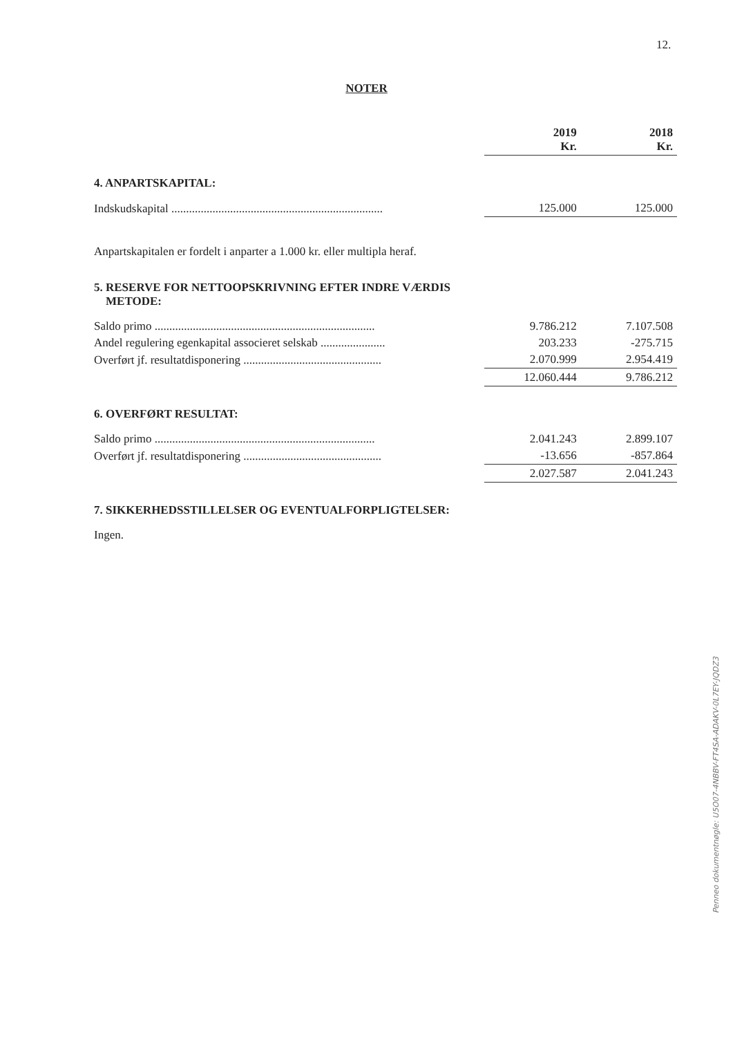12.
NOTER
| | 2019 Kr. | 2018 Kr. |
| 4. ANPARTSKAPITAL: | | |
| Indskudskapital ........................................................................ | 125.000 | 125.000 |
| Anpartskapitalen er fordelt i anparter a 1.000 kr. eller multipla heraf. | | |
| 5. RESERVE FOR NETTOOPSKRIVNING EFTER INDRE VÆRDIS METODE: | | |
| Saldo primo ........................................................................... | 9.786.212 | 7.107.508 |
| Andel regulering egenkapital associeret selskab ...................... | 203.233 | -275.715 |
| Overført jf. resultatdisponering ............................................... | 2.070.999 | 2.954.419 |
| | 12.060.444 | 9.786.212 |
| 6. OVERFØRT RESULTAT: | | |
| Saldo primo ........................................................................... | 2.041.243 | 2.899.107 |
| Overført jf. resultatdisponering ............................................... | -13.656 | -857.864 |
| | 2.027.587 | 2.041.243 |
| 7. SIKKERHEDSSTILLELSER OG EVENTUALFORPLIGTELSER: | | |
| Ingen. | | |
Penneo dokumentnøgle: U5O07-4NBBV-FT4SA-ADAKV-0L7EY-JQDZ3